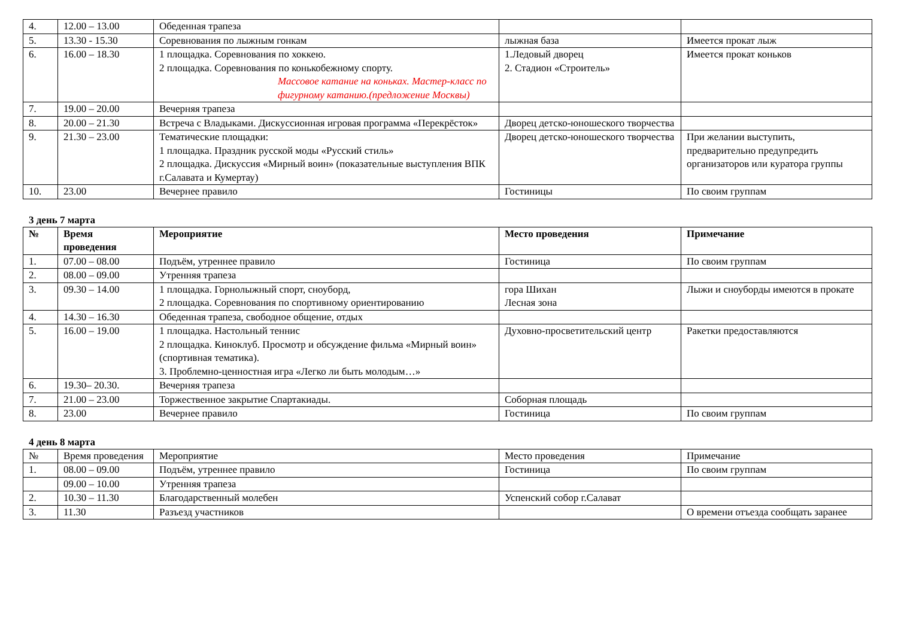| 4. | 12.00 – 13.00 | Обеденная трапеза | | |
| 5. | 13.30 - 15.30 | Соревнования по лыжным гонкам | лыжная база | Имеется прокат лыж |
| 6. | 16.00 – 18.30 | 1 площадка. Соревнования по хоккею. 2 площадка. Соревнования по конькобежному спорту. Массовое катание на коньках. Мастер-класс по фигурному катанию.(предложение Москвы) | 1.Ледовый дворец 2. Стадион «Строитель» | Имеется прокат коньков |
| 7. | 19.00 – 20.00 | Вечерняя трапеза | | |
| 8. | 20.00 – 21.30 | Встреча с Владыками. Дискуссионная игровая программа «Перекрёсток» | Дворец детско-юношеского творчества | |
| 9. | 21.30 – 23.00 | Тематические площадки: 1 площадка. Праздник русской моды «Русский стиль» 2 площадка. Дискуссия «Мирный воин» (показательные выступления ВПК г.Салавата и Кумертау) | Дворец детско-юношеского творчества | При желании выступить, предварительно предупредить организаторов или куратора группы |
| 10. | 23.00 | Вечернее правило | Гостиницы | По своим группам |
3 день 7 марта
| № | Время проведения | Мероприятие | Место проведения | Примечание |
| --- | --- | --- | --- | --- |
| 1. | 07.00 – 08.00 | Подъём, утреннее правило | Гостиница | По своим группам |
| 2. | 08.00 – 09.00 | Утренняя трапеза | | |
| 3. | 09.30 – 14.00 | 1 площадка. Горнолыжный спорт, сноуборд, 2 площадка. Соревнования по спортивному ориентированию | гора Шихан Лесная зона | Лыжи и сноуборды имеются в прокате |
| 4. | 14.30 – 16.30 | Обеденная трапеза, свободное общение, отдых | | |
| 5. | 16.00 – 19.00 | 1 площадка. Настольный теннис 2 площадка. Киноклуб. Просмотр и обсуждение фильма «Мирный воин» (спортивная тематика). 3. Проблемно-ценностная игра «Легко ли быть молодым…» | Духовно-просветительский центр | Ракетки предоставляются |
| 6. | 19.30– 20.30. | Вечерняя трапеза | | |
| 7. | 21.00 – 23.00 | Торжественное закрытие Спартакиады. | Соборная площадь | |
| 8. | 23.00 | Вечернее правило | Гостиница | По своим группам |
4 день 8 марта
| № | Время проведения | Мероприятие | Место проведения | Примечание |
| --- | --- | --- | --- | --- |
| 1. | 08.00 – 09.00 | Подъём, утреннее правило | Гостиница | По своим группам |
| | 09.00 – 10.00 | Утренняя трапеза | | |
| 2. | 10.30 – 11.30 | Благодарственный молебен | Успенский собор г.Салават | |
| 3. | 11.30 | Разъезд участников | | О времени отъезда сообщать заранее |